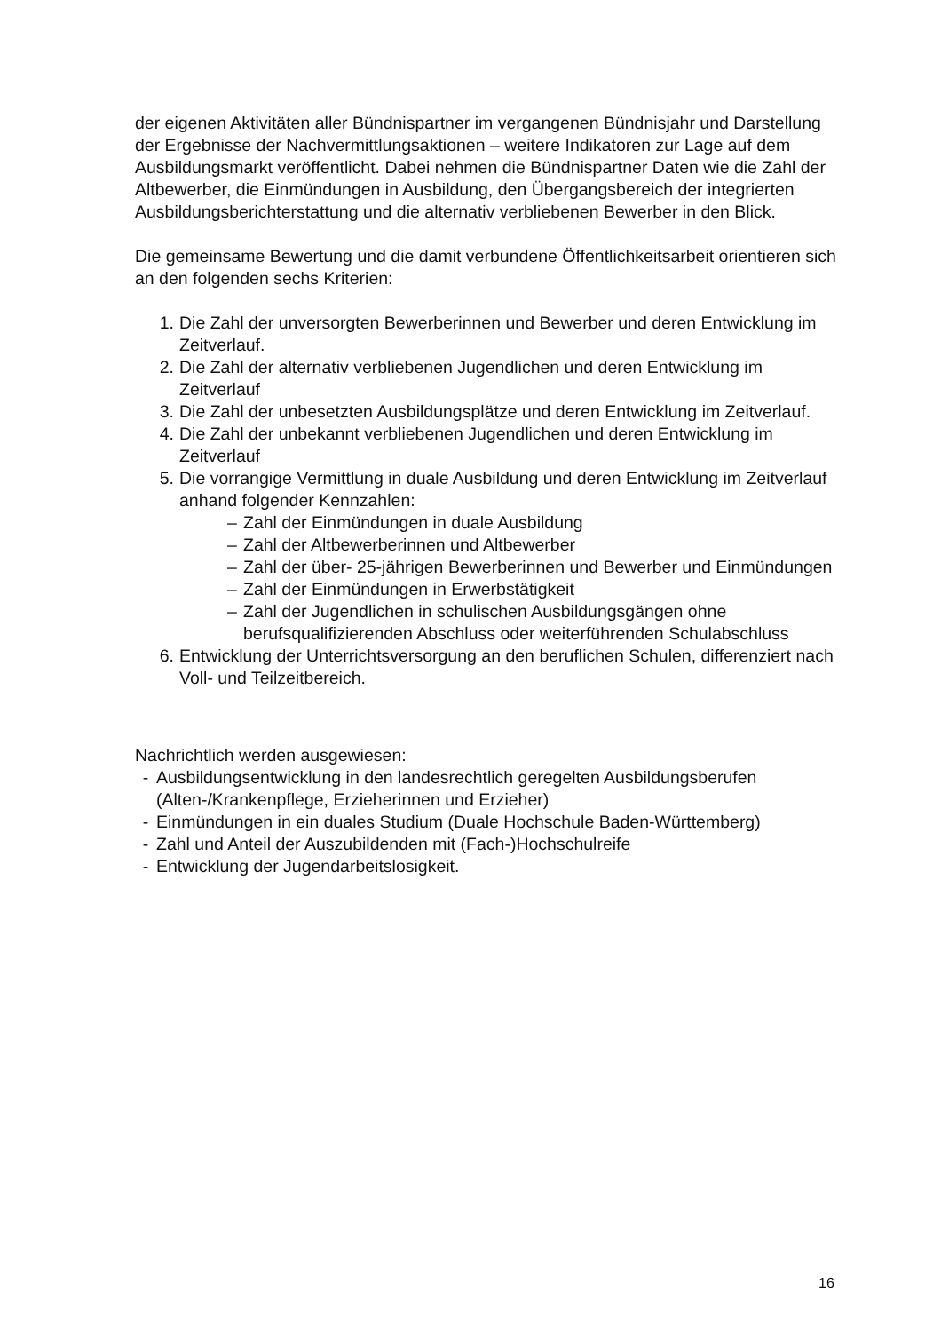der eigenen Aktivitäten aller Bündnispartner im vergangenen Bündnisjahr und Darstellung der Ergebnisse der Nachvermittlungsaktionen – weitere Indikatoren zur Lage auf dem Ausbildungsmarkt veröffentlicht. Dabei nehmen die Bündnispartner Daten wie die Zahl der Altbewerber, die Einmündungen in Ausbildung, den Übergangsbereich der integrierten Ausbildungsberichterstattung und die alternativ verbliebenen Bewerber in den Blick.
Die gemeinsame Bewertung und die damit verbundene Öffentlichkeitsarbeit orientieren sich an den folgenden sechs Kriterien:
1. Die Zahl der unversorgten Bewerberinnen und Bewerber und deren Entwicklung im Zeitverlauf.
2. Die Zahl der alternativ verbliebenen Jugendlichen und deren Entwicklung im Zeitverlauf
3. Die Zahl der unbesetzten Ausbildungsplätze und deren Entwicklung im Zeitverlauf.
4. Die Zahl der unbekannt verbliebenen Jugendlichen und deren Entwicklung im Zeitverlauf
5. Die vorrangige Vermittlung in duale Ausbildung und deren Entwicklung im Zeitverlauf anhand folgender Kennzahlen:
– Zahl der Einmündungen in duale Ausbildung
– Zahl der Altbewerberinnen und Altbewerber
– Zahl der über- 25-jährigen Bewerberinnen und Bewerber und Einmündungen
– Zahl der Einmündungen in Erwerbstätigkeit
– Zahl der Jugendlichen in schulischen Ausbildungsgängen ohne berufsqualifizierenden Abschluss oder weiterführenden Schulabschluss
6. Entwicklung der Unterrichtsversorgung an den beruflichen Schulen, differenziert nach Voll- und Teilzeitbereich.
Nachrichtlich werden ausgewiesen:
- Ausbildungsentwicklung in den landesrechtlich geregelten Ausbildungsberufen (Alten-/Krankenpflege, Erzieherinnen und Erzieher)
- Einmündungen in ein duales Studium (Duale Hochschule Baden-Württemberg)
- Zahl und Anteil der Auszubildenden mit (Fach-)Hochschulreife
- Entwicklung der Jugendarbeitslosigkeit.
16